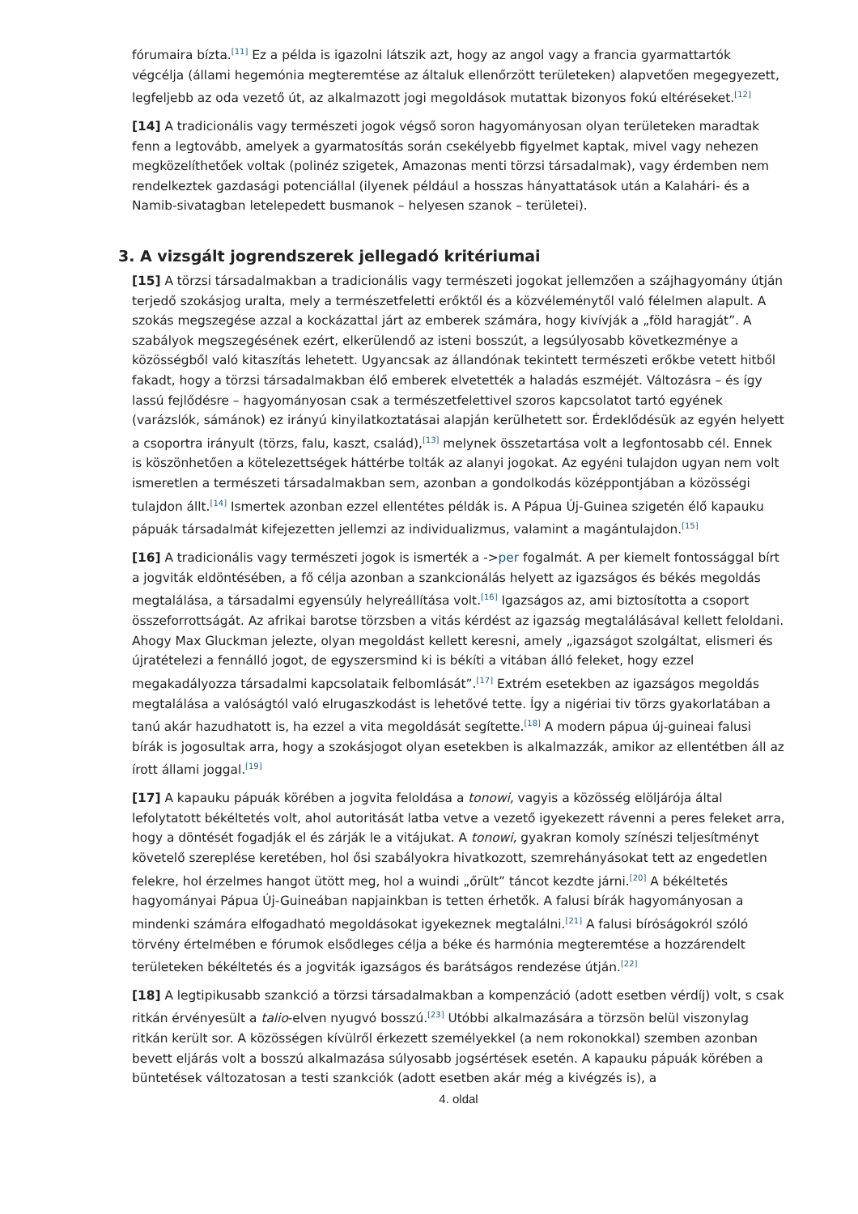fórumaira bízta.<sup>[11]</sup> Ez a példa is igazolni látszik azt, hogy az angol vagy a francia gyarmattartók végcélja (állami hegemónia megteremtése az általuk ellenőrzött területeken) alapvetően megegyezett, legfeljebb az oda vezető út, az alkalmazott jogi megoldások mutattak bizonyos fokú eltéréseket.<sup>[12]</sup>
[14] A tradicionális vagy természeti jogok végső soron hagyományosan olyan területeken maradtak fenn a legtovább, amelyek a gyarmatosítás során csekélyebb figyelmet kaptak, mivel vagy nehezen megközelíthetőek voltak (polinéz szigetek, Amazonas menti törzsi társadalmak), vagy érdemben nem rendelkeztek gazdasági potenciállal (ilyenek például a hosszas hányattatások után a Kalahári- és a Namib-sivatagban letelepedett busmanok – helyesen szanok – területei).
3. A vizsgált jogrendszerek jellegadó kritériumai
[15] A törzsi társadalmakban a tradicionális vagy természeti jogokat jellemzően a szájhagyomány útján terjedő szokásjog uralta, mely a természetfeletti erőktől és a közvéleménytől való félelmen alapult. A szokás megszegése azzal a kockázattal járt az emberek számára, hogy kivívják a „föld haragját”. A szabályok megszegésének ezért, elkerülendő az isteni bosszút, a legsúlyosabb következménye a közösségből való kitaszítás lehetett. Ugyancsak az állandónak tekintett természeti erőkbe vetett hitből fakadt, hogy a törzsi társadalmakban élő emberek elvetették a haladás eszméjét. Változásra – és így lassú fejlődésre – hagyományosan csak a természetfelettivel szoros kapcsolatot tartó egyének (varázslók, sámánok) ez irányú kinyilatkoztatásai alapján kerülhetett sor. Érdeklődésük az egyén helyett a csoportra irányult (törzs, falu, kaszt, család),<sup>[13]</sup> melynek összetartása volt a legfontosabb cél. Ennek is köszönhetően a kötelezettségek háttérbe tolták az alanyi jogokat. Az egyéni tulajdon ugyan nem volt ismeretlen a természeti társadalmakban sem, azonban a gondolkodás középpontjában a közösségi tulajdon állt.<sup>[14]</sup> Ismertek azonban ezzel ellentétes példák is. A Pápua Új-Guinea szigetén élő kapauku pápuák társadalmát kifejezetten jellemzi az individualizmus, valamint a magántulajdon.<sup>[15]</sup>
[16] A tradicionális vagy természeti jogok is ismerték a ->per fogalmát. A per kiemelt fontossággal bírt a jogviták eldöntésében, a fő célja azonban a szankcionálás helyett az igazságos és békés megoldás megtalálása, a társadalmi egyensúly helyreállítása volt.<sup>[16]</sup> Igazságos az, ami biztosította a csoport összeforrottságát. Az afrikai barotse törzsben a vitás kérdést az igazság megtalálásával kellett feloldani. Ahogy Max Gluckman jelezte, olyan megoldást kellett keresni, amely „igazságot szolgáltat, elismeri és újratételezi a fennálló jogot, de egyszersmind ki is békíti a vitában álló feleket, hogy ezzel megakadályozza társadalmi kapcsolataik felbomlását”.<sup>[17]</sup> Extrém esetekben az igazságos megoldás megtalálása a valóságtól való elrugaszkodást is lehetővé tette. Így a nigériai tiv törzs gyakorlatában a tanú akár hazudhatott is, ha ezzel a vita megoldását segítette.<sup>[18]</sup> A modern pápua új-guineai falusi bírák is jogosultak arra, hogy a szokásjogot olyan esetekben is alkalmazzák, amikor az ellentétben áll az írott állami joggal.<sup>[19]</sup>
[17] A kapauku pápuák körében a jogvita feloldása a tonowi, vagyis a közösség elöljárója által lefolytatott békéltetés volt, ahol autoritását latba vetve a vezető igyekezett rávenni a peres feleket arra, hogy a döntését fogadják el és zárják le a vitájukat. A tonowi, gyakran komoly színészi teljesítményt követelő szereplése keretében, hol ősi szabályokra hivatkozott, szemrehányásokat tett az engedetlen felekre, hol érzelmes hangot ütött meg, hol a wuindi „őrült” táncot kezdte járni.<sup>[20]</sup> A békéltetés hagyományai Pápua Új-Guineában napjainkban is tetten érhetők. A falusi bírák hagyományosan a mindenki számára elfogadható megoldásokat igyekeznek megtalálni.<sup>[21]</sup> A falusi bíróságokról szóló törvény értelmében e fórumok elsődleges célja a béke és harmónia megteremtése a hozzárendelt területeken békéltetés és a jogviták igazságos és barátságos rendezése útján.<sup>[22]</sup>
[18] A legtipikusabb szankció a törzsi társadalmakban a kompenzáció (adott esetben vérdíj) volt, s csak ritkán érvényesült a talio-elven nyugvó bosszú.<sup>[23]</sup> Utóbbi alkalmazására a törzsön belül viszonylag ritkán került sor. A közösségen kívülről érkezett személyekkel (a nem rokonokkal) szemben azonban bevett eljárás volt a bosszú alkalmazása súlyosabb jogsértések esetén. A kapauku pápuák körében a büntetések változatosan a testi szankciók (adott esetben akár még a kivégzés is), a
4. oldal